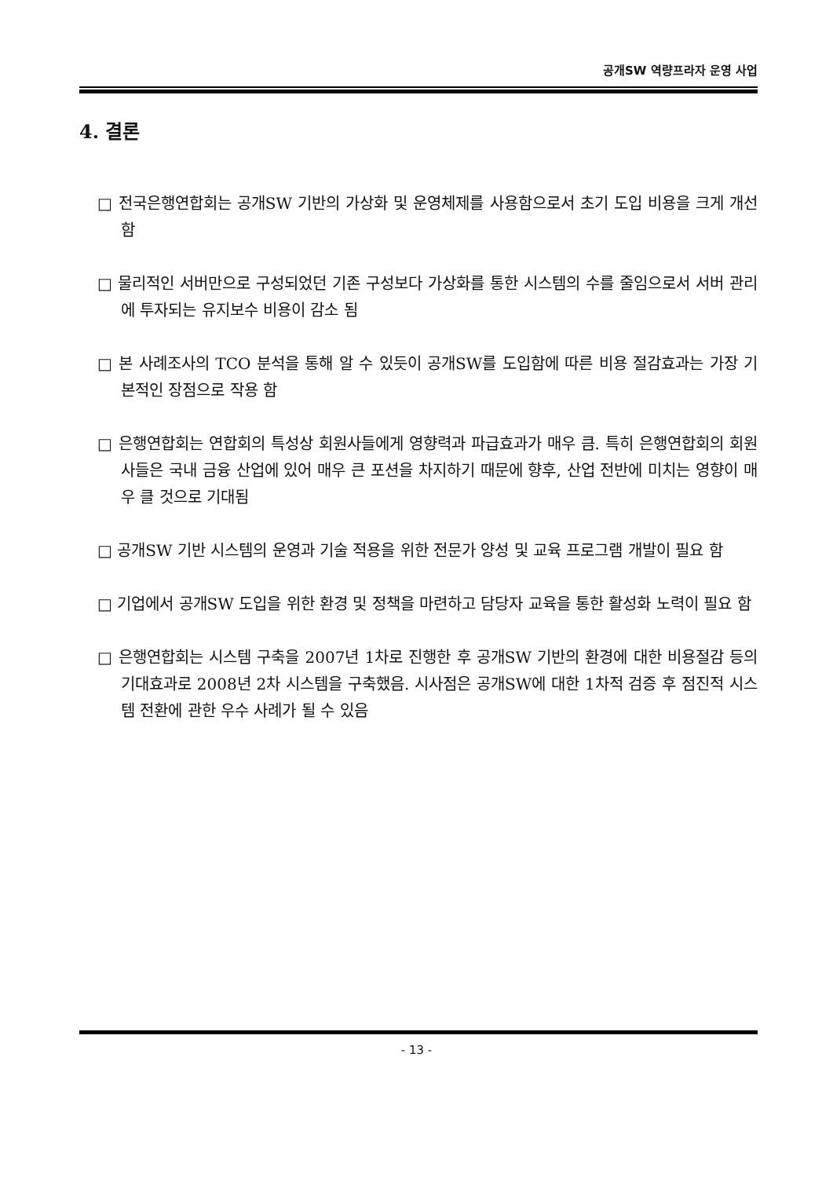공개SW 역량프라자 운영 사업
4. 결론
□ 전국은행연합회는 공개SW 기반의 가상화 및 운영체제를 사용함으로서 초기 도입 비용을 크게 개선 함
□ 물리적인 서버만으로 구성되었던 기존 구성보다 가상화를 통한 시스템의 수를 줄임으로서 서버 관리에 투자되는 유지보수 비용이 감소 됨
□ 본 사례조사의 TCO 분석을 통해 알 수 있듯이 공개SW를 도입함에 따른 비용 절감효과는 가장 기본적인 장점으로 작용 함
□ 은행연합회는 연합회의 특성상 회원사들에게 영향력과 파급효과가 매우 큼. 특히 은행연합회의 회원사들은 국내 금융 산업에 있어 매우 큰 포션을 차지하기 때문에 향후, 산업 전반에 미치는 영향이 매우 클 것으로 기대됨
□ 공개SW 기반 시스템의 운영과 기술 적용을 위한 전문가 양성 및 교육 프로그램 개발이 필요 함
□ 기업에서 공개SW 도입을 위한 환경 및 정책을 마련하고 담당자 교육을 통한 활성화 노력이 필요 함
□ 은행연합회는 시스템 구축을 2007년 1차로 진행한 후 공개SW 기반의 환경에 대한 비용절감 등의 기대효과로 2008년 2차 시스템을 구축했음. 시사점은 공개SW에 대한 1차적 검증 후 점진적 시스템 전환에 관한 우수 사례가 될 수 있음
- 13 -